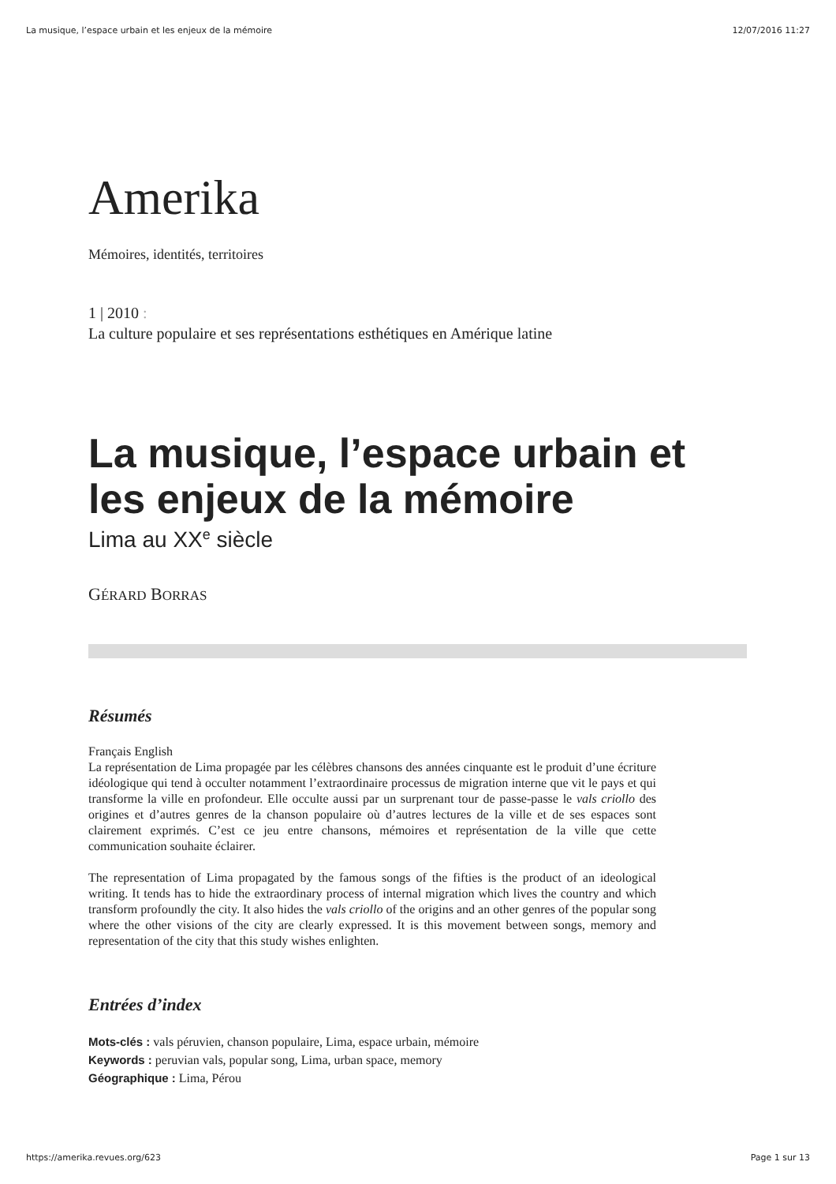La musique, l’espace urbain et les enjeux de la mémoire 12/07/2016 11:27
Amerika
Mémoires, identités, territoires
1 | 2010 :
La culture populaire et ses représentations esthétiques en Amérique latine
La musique, l’espace urbain et les enjeux de la mémoire
Lima au XX<sup>e</sup> siècle
GÉRARD BORRAS
Résumés
Français English
La représentation de Lima propagée par les célèbres chansons des années cinquante est le produit d’une écriture idéologique qui tend à occulter notamment l’extraordinaire processus de migration interne que vit le pays et qui transforme la ville en profondeur. Elle occulte aussi par un surprenant tour de passe-passe le vals criollo des origines et d’autres genres de la chanson populaire où d’autres lectures de la ville et de ses espaces sont clairement exprimés. C’est ce jeu entre chansons, mémoires et représentation de la ville que cette communication souhaite éclairer.
The representation of Lima propagated by the famous songs of the fifties is the product of an ideological writing. It tends has to hide the extraordinary process of internal migration which lives the country and which transform profoundly the city. It also hides the vals criollo of the origins and an other genres of the popular song where the other visions of the city are clearly expressed. It is this movement between songs, memory and representation of the city that this study wishes enlighten.
Entrées d’index
Mots-clés : vals péruvien, chanson populaire, Lima, espace urbain, mémoire
Keywords : peruvian vals, popular song, Lima, urban space, memory
Géographique : Lima, Pérou
https://amerika.revues.org/623 Page 1 sur 13